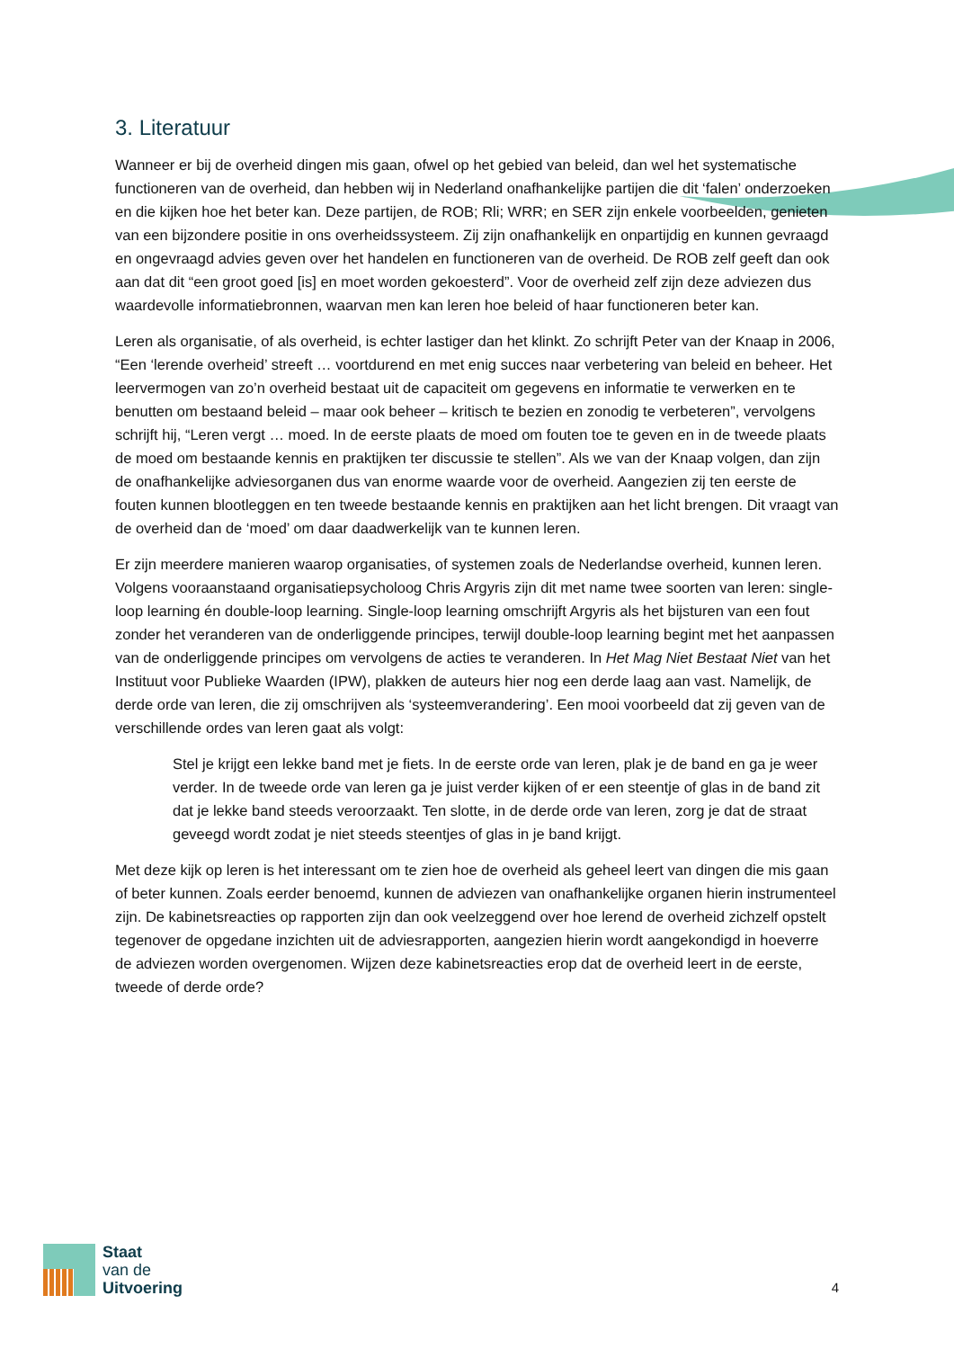3. Literatuur
Wanneer er bij de overheid dingen mis gaan, ofwel op het gebied van beleid, dan wel het systematische functioneren van de overheid, dan hebben wij in Nederland onafhankelijke partijen die dit ‘falen’ onderzoeken en die kijken hoe het beter kan. Deze partijen, de ROB; Rli; WRR; en SER zijn enkele voorbeelden, genieten van een bijzondere positie in ons overheidssysteem. Zij zijn onafhankelijk en onpartijdig en kunnen gevraagd en ongevraagd advies geven over het handelen en functioneren van de overheid. De ROB zelf geeft dan ook aan dat dit “een groot goed [is] en moet worden gekoesterd”. Voor de overheid zelf zijn deze adviezen dus waardevolle informatiebronnen, waarvan men kan leren hoe beleid of haar functioneren beter kan.
Leren als organisatie, of als overheid, is echter lastiger dan het klinkt. Zo schrijft Peter van der Knaap in 2006, “Een ‘lerende overheid’ streeft … voortdurend en met enig succes naar verbetering van beleid en beheer. Het leervermogen van zo’n overheid bestaat uit de capaciteit om gegevens en informatie te verwerken en te benutten om bestaand beleid – maar ook beheer – kritisch te bezien en zonodig te verbeteren”, vervolgens schrijft hij, “Leren vergt … moed. In de eerste plaats de moed om fouten toe te geven en in de tweede plaats de moed om bestaande kennis en praktijken ter discussie te stellen”. Als we van der Knaap volgen, dan zijn de onafhankelijke adviesorganen dus van enorme waarde voor de overheid. Aangezien zij ten eerste de fouten kunnen blootleggen en ten tweede bestaande kennis en praktijken aan het licht brengen. Dit vraagt van de overheid dan de ‘moed’ om daar daadwerkelijk van te kunnen leren.
Er zijn meerdere manieren waarop organisaties, of systemen zoals de Nederlandse overheid, kunnen leren. Volgens vooraanstaand organisatiepsycholoog Chris Argyris zijn dit met name twee soorten van leren: single-loop learning én double-loop learning. Single-loop learning omschrijft Argyris als het bijsturen van een fout zonder het veranderen van de onderliggende principes, terwijl double-loop learning begint met het aanpassen van de onderliggende principes om vervolgens de acties te veranderen. In Het Mag Niet Bestaat Niet van het Instituut voor Publieke Waarden (IPW), plakken de auteurs hier nog een derde laag aan vast. Namelijk, de derde orde van leren, die zij omschrijven als ‘systeemverandering’. Een mooi voorbeeld dat zij geven van de verschillende ordes van leren gaat als volgt:
Stel je krijgt een lekke band met je fiets. In de eerste orde van leren, plak je de band en ga je weer verder. In de tweede orde van leren ga je juist verder kijken of er een steentje of glas in de band zit dat je lekke band steeds veroorzaakt. Ten slotte, in de derde orde van leren, zorg je dat de straat geveegd wordt zodat je niet steeds steentjes of glas in je band krijgt.
Met deze kijk op leren is het interessant om te zien hoe de overheid als geheel leert van dingen die mis gaan of beter kunnen. Zoals eerder benoemd, kunnen de adviezen van onafhankelijke organen hierin instrumenteel zijn. De kabinetsreacties op rapporten zijn dan ook veelzeggend over hoe lerend de overheid zichzelf opstelt tegenover de opgedane inzichten uit de adviesrapporten, aangezien hierin wordt aangekondigd in hoeverre de adviezen worden overgenomen. Wijzen deze kabinetsreacties erop dat de overheid leert in de eerste, tweede of derde orde?
Staat
van de
Uitvoering
4